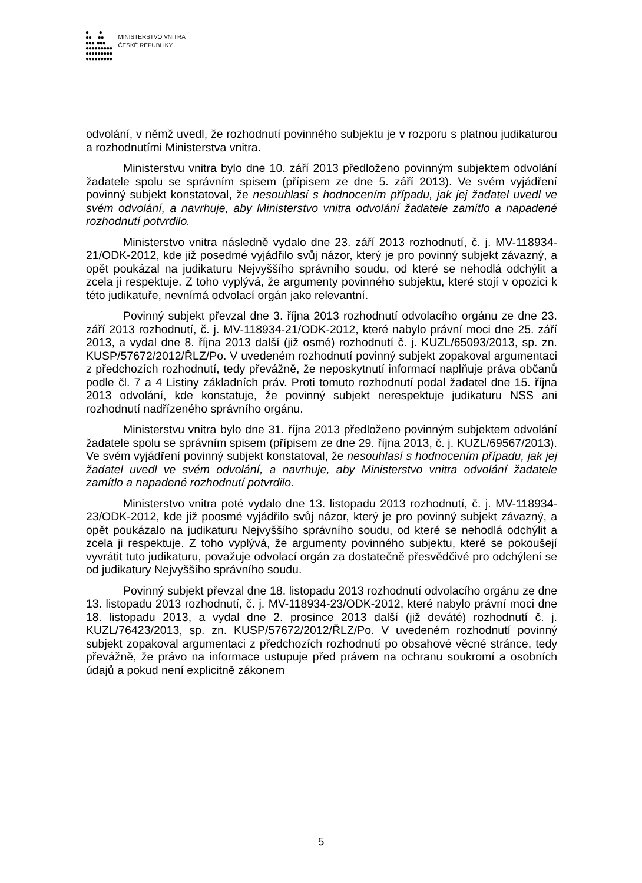● ●
●● ●●
●●● ●●●
●●●●●●●●●
●●●●●●●●●
●●●●●●●●●
MINISTERSTVO VNITRA
ČESKÉ REPUBLIKY
odvolání, v němž uvedl, že rozhodnutí povinného subjektu je v rozporu s platnou judikaturou a rozhodnutími Ministerstva vnitra.
Ministerstvu vnitra bylo dne 10. září 2013 předloženo povinným subjektem odvolání žadatele spolu se správním spisem (přípisem ze dne 5. září 2013). Ve svém vyjádření povinný subjekt konstatoval, že nesouhlasí s hodnocením případu, jak jej žadatel uvedl ve svém odvolání, a navrhuje, aby Ministerstvo vnitra odvolání žadatele zamítlo a napadené rozhodnutí potvrdilo.
Ministerstvo vnitra následně vydalo dne 23. září 2013 rozhodnutí, č. j. MV-118934-21/ODK-2012, kde již posedmé vyjádřilo svůj názor, který je pro povinný subjekt závazný, a opět poukázal na judikaturu Nejvyššího správního soudu, od které se nehodlá odchýlit a zcela ji respektuje. Z toho vyplývá, že argumenty povinného subjektu, které stojí v opozici k této judikatuře, nevnímá odvolací orgán jako relevantní.
Povinný subjekt převzal dne 3. října 2013 rozhodnutí odvolacího orgánu ze dne 23. září 2013 rozhodnutí, č. j. MV-118934-21/ODK-2012, které nabylo právní moci dne 25. září 2013, a vydal dne 8. října 2013 další (již osmé) rozhodnutí č. j. KUZL/65093/2013, sp. zn. KUSP/57672/2012/ŘLZ/Po. V uvedeném rozhodnutí povinný subjekt zopakoval argumentaci z předchozích rozhodnutí, tedy převážně, že neposkytnutí informací naplňuje práva občanů podle čl. 7 a 4 Listiny základních práv. Proti tomuto rozhodnutí podal žadatel dne 15. října 2013 odvolání, kde konstatuje, že povinný subjekt nerespektuje judikaturu NSS ani rozhodnutí nadřízeného správního orgánu.
Ministerstvu vnitra bylo dne 31. října 2013 předloženo povinným subjektem odvolání žadatele spolu se správním spisem (přípisem ze dne 29. října 2013, č. j. KUZL/69567/2013). Ve svém vyjádření povinný subjekt konstatoval, že nesouhlasí s hodnocením případu, jak jej žadatel uvedl ve svém odvolání, a navrhuje, aby Ministerstvo vnitra odvolání žadatele zamítlo a napadené rozhodnutí potvrdilo.
Ministerstvo vnitra poté vydalo dne 13. listopadu 2013 rozhodnutí, č. j. MV-118934-23/ODK-2012, kde již poosmé vyjádřilo svůj názor, který je pro povinný subjekt závazný, a opět poukázalo na judikaturu Nejvyššího správního soudu, od které se nehodlá odchýlit a zcela ji respektuje. Z toho vyplývá, že argumenty povinného subjektu, které se pokoušejí vyvrátit tuto judikaturu, považuje odvolací orgán za dostatečně přesvědčivé pro odchýlení se od judikatury Nejvyššího správního soudu.
Povinný subjekt převzal dne 18. listopadu 2013 rozhodnutí odvolacího orgánu ze dne 13. listopadu 2013 rozhodnutí, č. j. MV-118934-23/ODK-2012, které nabylo právní moci dne 18. listopadu 2013, a vydal dne 2. prosince 2013 další (již deváté) rozhodnutí č. j. KUZL/76423/2013, sp. zn. KUSP/57672/2012/ŘLZ/Po. V uvedeném rozhodnutí povinný subjekt zopakoval argumentaci z předchozích rozhodnutí po obsahové věcné stránce, tedy převážně, že právo na informace ustupuje před právem na ochranu soukromí a osobních údajů a pokud není explicitně zákonem
5